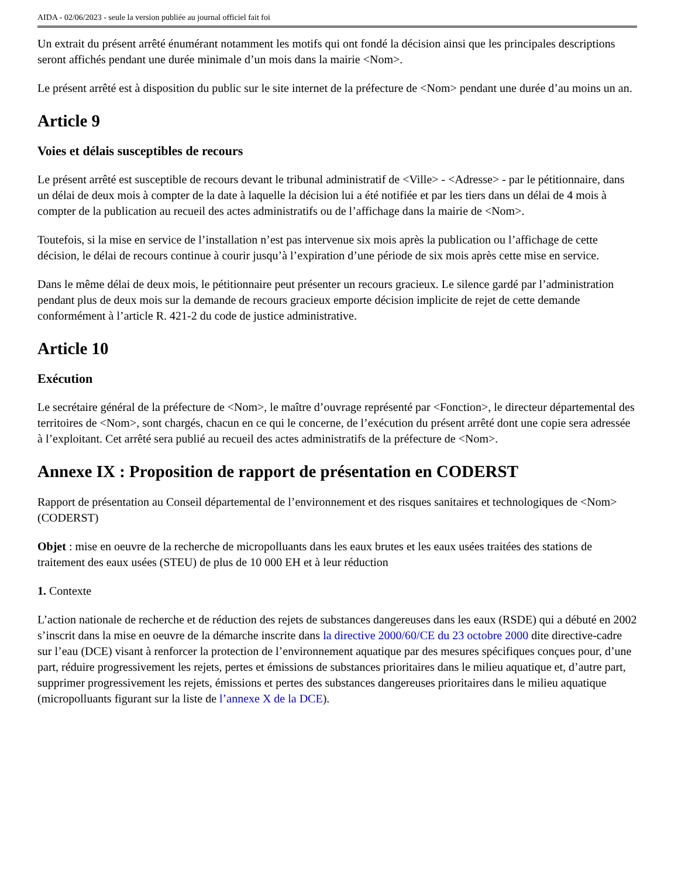AIDA - 02/06/2023 - seule la version publiée au journal officiel fait foi
Un extrait du présent arrêté énumérant notamment les motifs qui ont fondé la décision ainsi que les principales descriptions seront affichés pendant une durée minimale d’un mois dans la mairie <Nom>.
Le présent arrêté est à disposition du public sur le site internet de la préfecture de <Nom> pendant une durée d’au moins un an.
Article 9
Voies et délais susceptibles de recours
Le présent arrêté est susceptible de recours devant le tribunal administratif de <Ville> - <Adresse> - par le pétitionnaire, dans un délai de deux mois à compter de la date à laquelle la décision lui a été notifiée et par les tiers dans un délai de 4 mois à compter de la publication au recueil des actes administratifs ou de l’affichage dans la mairie de <Nom>.
Toutefois, si la mise en service de l’installation n’est pas intervenue six mois après la publication ou l’affichage de cette décision, le délai de recours continue à courir jusqu’à l’expiration d’une période de six mois après cette mise en service.
Dans le même délai de deux mois, le pétitionnaire peut présenter un recours gracieux. Le silence gardé par l’administration pendant plus de deux mois sur la demande de recours gracieux emporte décision implicite de rejet de cette demande conformément à l’article R. 421-2 du code de justice administrative.
Article 10
Exécution
Le secrétaire général de la préfecture de <Nom>, le maître d’ouvrage représenté par <Fonction>, le directeur départemental des territoires de <Nom>, sont chargés, chacun en ce qui le concerne, de l’exécution du présent arrêté dont une copie sera adressée à l’exploitant. Cet arrêté sera publié au recueil des actes administratifs de la préfecture de <Nom>.
Annexe IX : Proposition de rapport de présentation en CODERST
Rapport de présentation au Conseil départemental de l’environnement et des risques sanitaires et technologiques de <Nom> (CODERST)
Objet : mise en oeuvre de la recherche de micropolluants dans les eaux brutes et les eaux usées traitées des stations de traitement des eaux usées (STEU) de plus de 10 000 EH et à leur réduction
1. Contexte
L’action nationale de recherche et de réduction des rejets de substances dangereuses dans les eaux (RSDE) qui a débuté en 2002 s’inscrit dans la mise en oeuvre de la démarche inscrite dans la directive 2000/60/CE du 23 octobre 2000 dite directive-cadre sur l’eau (DCE) visant à renforcer la protection de l’environnement aquatique par des mesures spécifiques conçues pour, d’une part, réduire progressivement les rejets, pertes et émissions de substances prioritaires dans le milieu aquatique et, d’autre part, supprimer progressivement les rejets, émissions et pertes des substances dangereuses prioritaires dans le milieu aquatique (micropolluants figurant sur la liste de l’annexe X de la DCE).